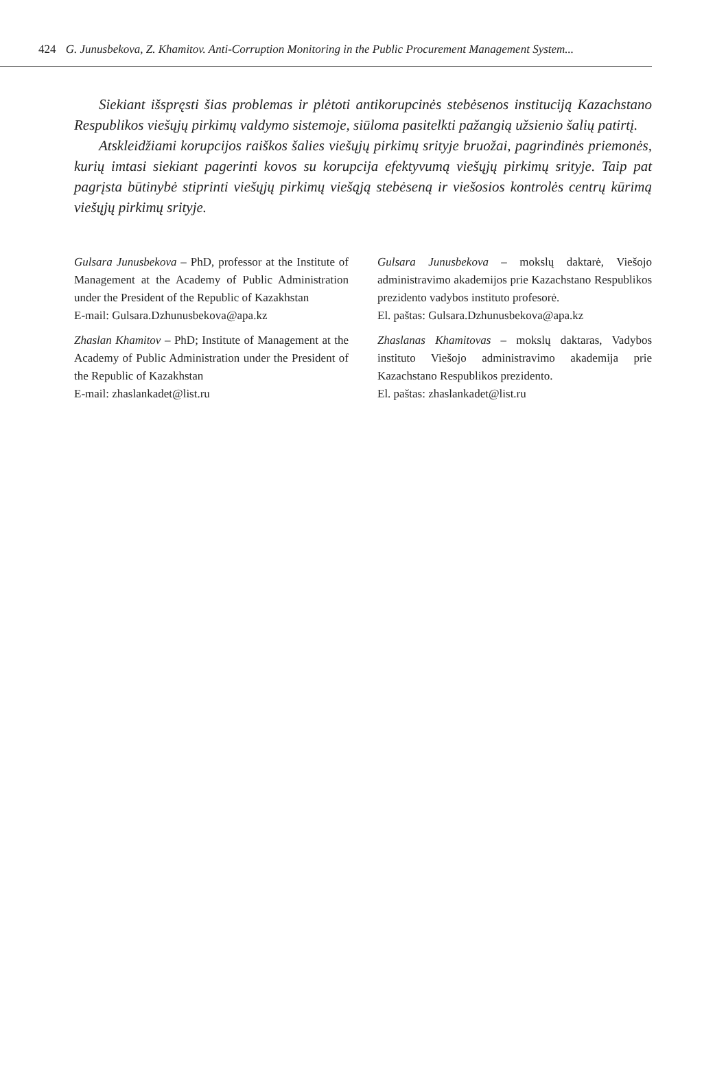424 G. Junusbekova, Z. Khamitov. Anti-Corruption Monitoring in the Public Procurement Management System...
Siekiant išspręsti šias problemas ir plėtoti antikorupcinės stebėsenos instituciją Kazachstano Respublikos viešųjų pirkimų valdymo sistemoje, siūloma pasitelkti pažangią užsienio šalių patirtį.
Atskleidžiami korupcijos raiškos šalies viešųjų pirkimų srityje bruožai, pagrindinės priemonės, kurių imtasi siekiant pagerinti kovos su korupcija efektyvumą viešųjų pirkimų srityje. Taip pat pagrįsta būtinybė stiprinti viešųjų pirkimų viešąją stebėseną ir viešosios kontrolės centrų kūrimą viešųjų pirkimų srityje.
Gulsara Junusbekova – PhD, professor at the Institute of Management at the Academy of Public Administration under the President of the Republic of Kazakhstan
E-mail: Gulsara.Dzhunusbekova@apa.kz
Zhaslan Khamitov – PhD; Institute of Management at the Academy of Public Administration under the President of the Republic of Kazakhstan
E-mail: zhaslankadet@list.ru
Gulsara Junusbekova – mokslų daktarė, Viešojo administravimo akademijos prie Kazachstano Respublikos prezidento vadybos instituto profesorė.
El. paštas: Gulsara.Dzhunusbekova@apa.kz
Zhaslanas Khamitovas – mokslų daktaras, Vadybos instituto Viešojo administravimo akademija prie Kazachstano Respublikos prezidento.
El. paštas: zhaslankadet@list.ru